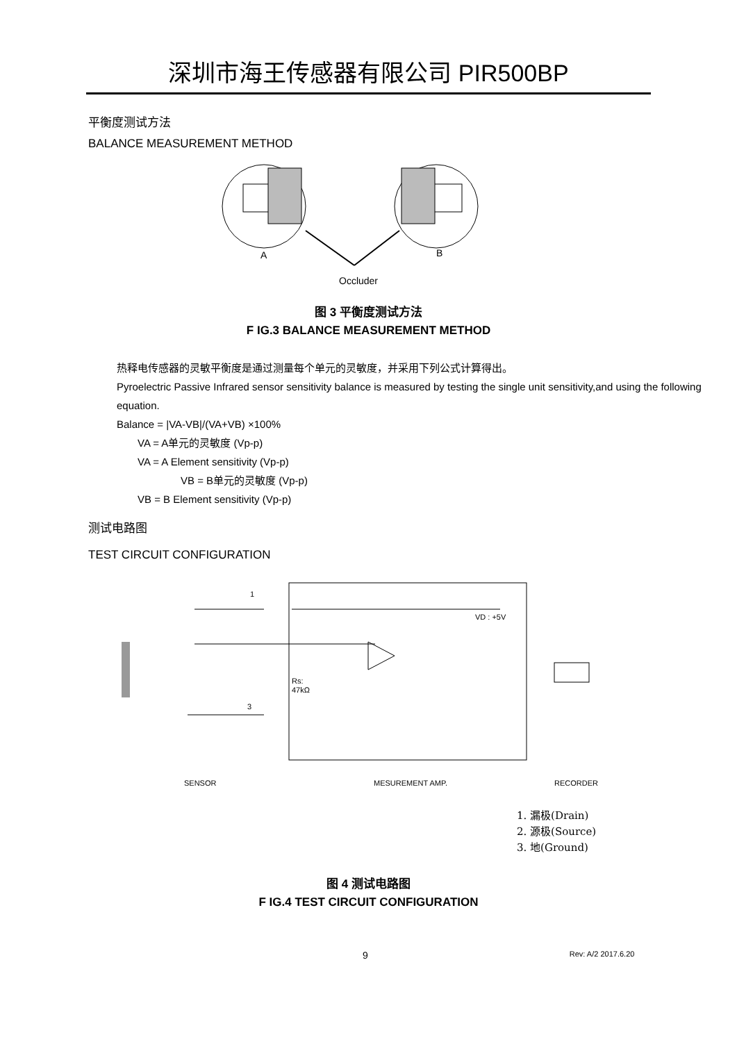深圳市海王传感器有限公司 PIR500BP
平衡度测试方法
BALANCE MEASUREMENT METHOD
A
B
Occluder
图 3 平衡度测试方法
F IG.3 BALANCE MEASUREMENT METHOD
热释电传感器的灵敏平衡度是通过测量每个单元的灵敏度，并采用下列公式计算得出。
Pyroelectric Passive Infrared sensor sensitivity balance is measured by testing the single unit sensitivity,and using the following equation.
Balance = |VA-VB|/(VA+VB) ×100%
VA = A单元的灵敏度 (Vp-p)
VA = A Element sensitivity (Vp-p)
VB = B单元的灵敏度 (Vp-p)
VB = B Element sensitivity (Vp-p)
测试电路图
TEST CIRCUIT CONFIGURATION
1
3
VD : +5V
Rs:
47kΩ
SENSOR
MESUREMENT AMP.
RECORDER
1. 漏极(Drain)
2. 源极(Source)
3. 地(Ground)
图 4 测试电路图
F IG.4 TEST CIRCUIT CONFIGURATION
9 Rev: A/2 2017.6.20